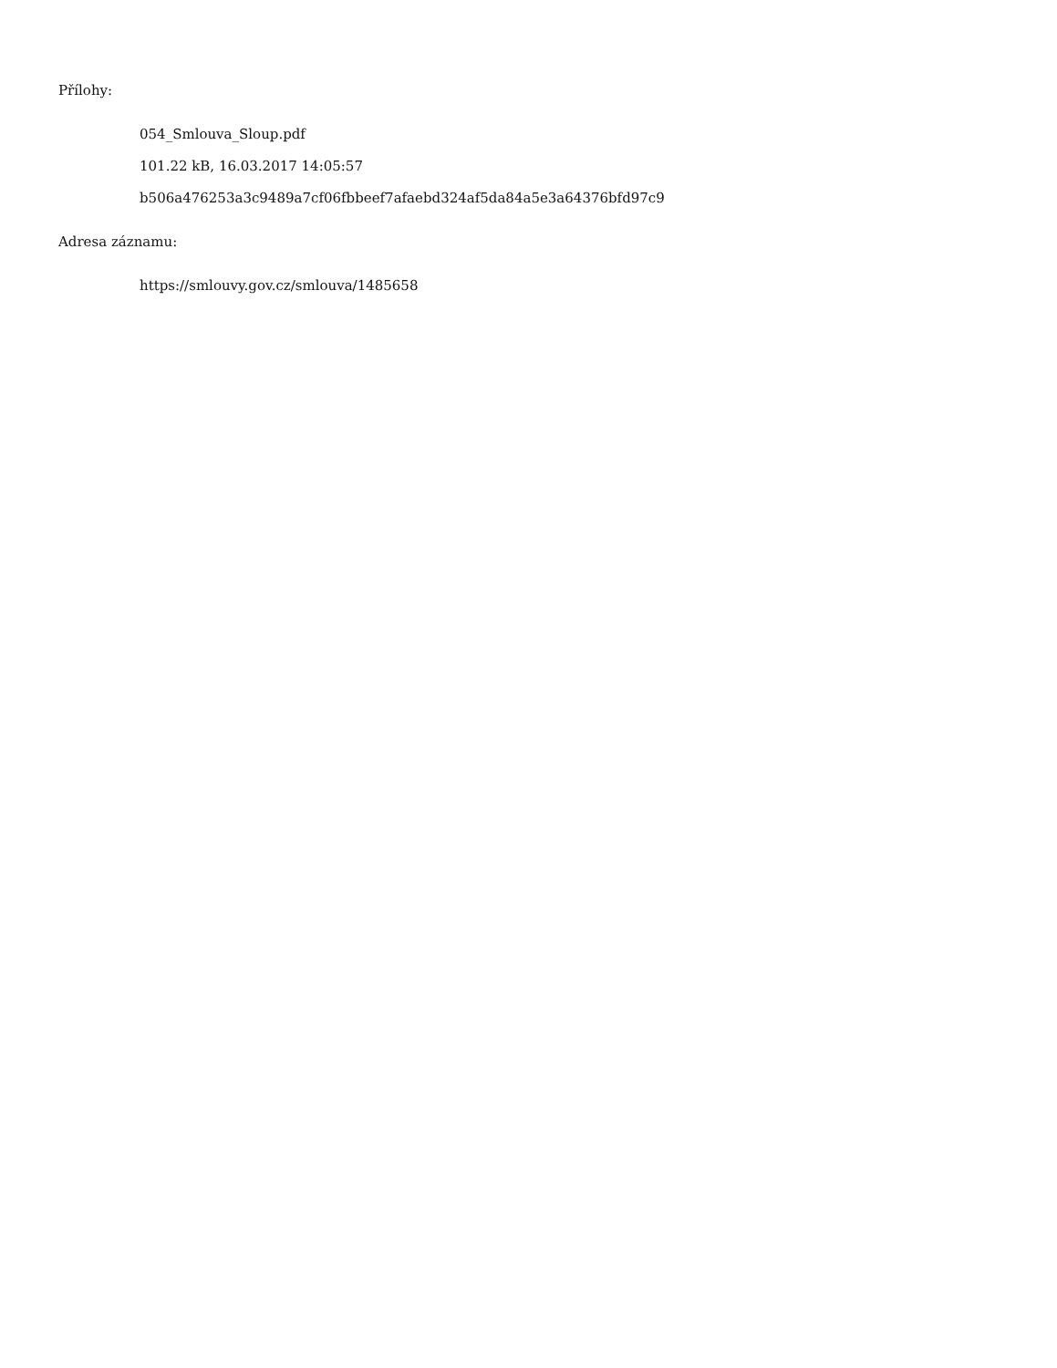Přílohy:
054_Smlouva_Sloup.pdf
101.22 kB, 16.03.2017 14:05:57
b506a476253a3c9489a7cf06fbbeef7afaebd324af5da84a5e3a64376bfd97c9
Adresa záznamu:
https://smlouvy.gov.cz/smlouva/1485658